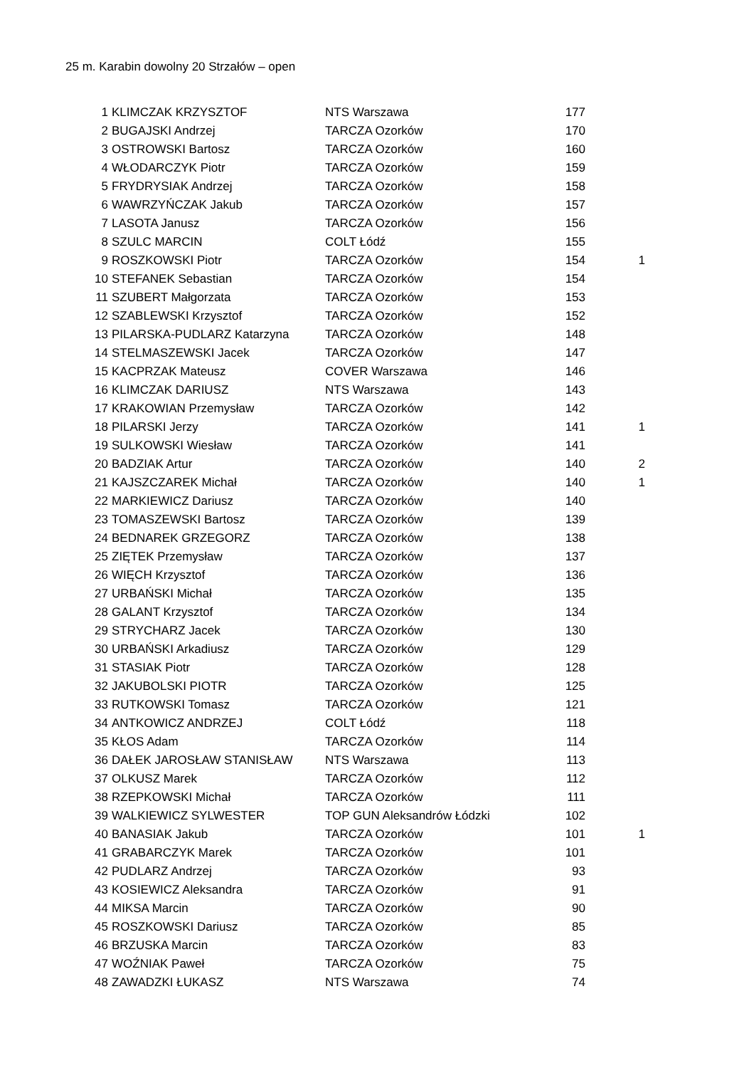25 m. Karabin dowolny 20 Strzałów – open
| 1 | KLIMCZAK KRZYSZTOF | NTS Warszawa | 177 | |
| 2 | BUGAJSKI Andrzej | TARCZA Ozorków | 170 | |
| 3 | OSTROWSKI Bartosz | TARCZA Ozorków | 160 | |
| 4 | WŁODARCZYK Piotr | TARCZA Ozorków | 159 | |
| 5 | FRYDRYSIAK Andrzej | TARCZA Ozorków | 158 | |
| 6 | WAWRZYŃCZAK Jakub | TARCZA Ozorków | 157 | |
| 7 | LASOTA Janusz | TARCZA Ozorków | 156 | |
| 8 | SZULC MARCIN | COLT Łódź | 155 | |
| 9 | ROSZKOWSKI Piotr | TARCZA Ozorków | 154 | 1 |
| 10 | STEFANEK Sebastian | TARCZA Ozorków | 154 | |
| 11 | SZUBERT Małgorzata | TARCZA Ozorków | 153 | |
| 12 | SZABLEWSKI Krzysztof | TARCZA Ozorków | 152 | |
| 13 | PILARSKA-PUDLARZ Katarzyna | TARCZA Ozorków | 148 | |
| 14 | STELMASZEWSKI Jacek | TARCZA Ozorków | 147 | |
| 15 | KACPRZAK Mateusz | COVER Warszawa | 146 | |
| 16 | KLIMCZAK DARIUSZ | NTS Warszawa | 143 | |
| 17 | KRAKOWIAN Przemysław | TARCZA Ozorków | 142 | |
| 18 | PILARSKI Jerzy | TARCZA Ozorków | 141 | 1 |
| 19 | SULKOWSKI Wiesław | TARCZA Ozorków | 141 | |
| 20 | BADZIAK Artur | TARCZA Ozorków | 140 | 2 |
| 21 | KAJSZCZAREK Michał | TARCZA Ozorków | 140 | 1 |
| 22 | MARKIEWICZ Dariusz | TARCZA Ozorków | 140 | |
| 23 | TOMASZEWSKI Bartosz | TARCZA Ozorków | 139 | |
| 24 | BEDNAREK GRZEGORZ | TARCZA Ozorków | 138 | |
| 25 | ZIĘTEK Przemysław | TARCZA Ozorków | 137 | |
| 26 | WIĘCH Krzysztof | TARCZA Ozorków | 136 | |
| 27 | URBAŃSKI Michał | TARCZA Ozorków | 135 | |
| 28 | GALANT Krzysztof | TARCZA Ozorków | 134 | |
| 29 | STRYCHARZ Jacek | TARCZA Ozorków | 130 | |
| 30 | URBAŃSKI Arkadiusz | TARCZA Ozorków | 129 | |
| 31 | STASIAK Piotr | TARCZA Ozorków | 128 | |
| 32 | JAKUBOLSKI PIOTR | TARCZA Ozorków | 125 | |
| 33 | RUTKOWSKI Tomasz | TARCZA Ozorków | 121 | |
| 34 | ANTKOWICZ ANDRZEJ | COLT Łódź | 118 | |
| 35 | KŁOS Adam | TARCZA Ozorków | 114 | |
| 36 | DAŁEK JAROSŁAW STANISŁAW | NTS Warszawa | 113 | |
| 37 | OLKUSZ Marek | TARCZA Ozorków | 112 | |
| 38 | RZEPKOWSKI Michał | TARCZA Ozorków | 111 | |
| 39 | WALKIEWICZ SYLWESTER | TOP GUN Aleksandrów Łódzki | 102 | |
| 40 | BANASIAK Jakub | TARCZA Ozorków | 101 | 1 |
| 41 | GRABARCZYK Marek | TARCZA Ozorków | 101 | |
| 42 | PUDLARZ Andrzej | TARCZA Ozorków | 93 | |
| 43 | KOSIEWICZ Aleksandra | TARCZA Ozorków | 91 | |
| 44 | MIKSA Marcin | TARCZA Ozorków | 90 | |
| 45 | ROSZKOWSKI Dariusz | TARCZA Ozorków | 85 | |
| 46 | BRZUSKA Marcin | TARCZA Ozorków | 83 | |
| 47 | WOŹNIAK Paweł | TARCZA Ozorków | 75 | |
| 48 | ZAWADZKI ŁUKASZ | NTS Warszawa | 74 | |